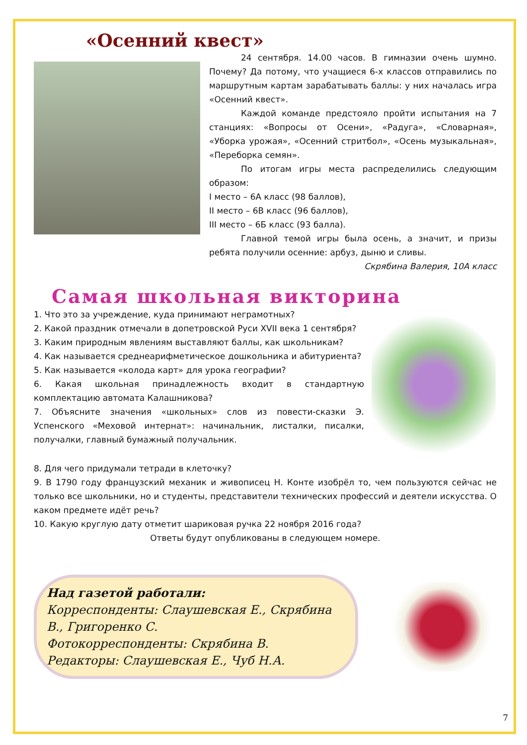«Осенний квест»
24 сентября. 14.00 часов. В гимназии очень шумно. Почему? Да потому, что учащиеся 6-х классов отправились по маршрутным картам зарабатывать баллы: у них началась игра «Осенний квест».
Каждой команде предстояло пройти испытания на 7 станциях: «Вопросы от Осени», «Радуга», «Словарная», «Уборка урожая», «Осенний стритбол», «Осень музыкальная», «Переборка семян».
По итогам игры места распределились следующим образом:
I место – 6А класс (98 баллов),
II место – 6В класс (96 баллов),
III место – 6Б класс (93 балла).
Главной темой игры была осень, а значит, и призы ребята получили осенние: арбуз, дыню и сливы.
Скрябина Валерия, 10А класс
Самая школьная викторина
1. Что это за учреждение, куда принимают неграмотных?
2. Какой праздник отмечали в допетровской Руси XVII века 1 сентября?
3. Каким природным явлениям выставляют баллы, как школьникам?
4. Как называется среднеарифметическое дошкольника и абитуриента?
5. Как называется «колода карт» для урока географии?
6. Какая школьная принадлежность входит в стандартную комплектацию автомата Калашникова?
7. Объясните значения «школьных» слов из повести-сказки Э. Успенского «Меховой интернат»: начинальник, листалки, писалки, получалки, главный бумажный получальник.
8. Для чего придумали тетради в клеточку?
9. В 1790 году французский механик и живописец Н. Конте изобрёл то, чем пользуются сейчас не только все школьники, но и студенты, представители технических профессий и деятели искусства. О каком предмете идёт речь?
10. Какую круглую дату отметит шариковая ручка 22 ноября 2016 года?
Ответы будут опубликованы в следующем номере.
Над газетой работали:
Корреспонденты: Слаушевская Е., Скрябина В., Григоренко С.
Фотокорреспонденты: Скрябина В.
Редакторы: Слаушевская Е., Чуб Н.А.
7